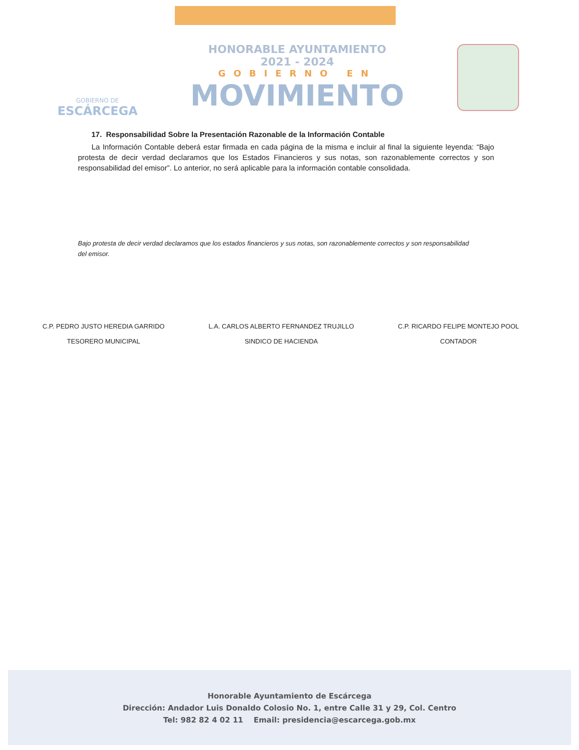GOBIERNO DE
ESCÁRCEGA
HONORABLE AYUNTAMIENTO
2021 - 2024
GOBIERNO EN
MOVIMIENTO
17. Responsabilidad Sobre la Presentación Razonable de la Información Contable
La Información Contable deberá estar firmada en cada página de la misma e incluir al final la siguiente leyenda: “Bajo protesta de decir verdad declaramos que los Estados Financieros y sus notas, son razonablemente correctos y son responsabilidad del emisor”. Lo anterior, no será aplicable para la información contable consolidada.
Bajo protesta de decir verdad declaramos que los estados financieros y sus notas, son razonablemente correctos y son responsabilidad del emisor.
C.P. PEDRO JUSTO HEREDIA GARRIDO
TESORERO MUNICIPAL
L.A. CARLOS ALBERTO FERNANDEZ TRUJILLO
SINDICO DE HACIENDA
C.P. RICARDO FELIPE MONTEJO POOL
CONTADOR
Honorable Ayuntamiento de Escárcega
Dirección: Andador Luis Donaldo Colosio No. 1, entre Calle 31 y 29, Col. Centro
Tel: 982 82 4 02 11 Email: presidencia@escarcega.gob.mx